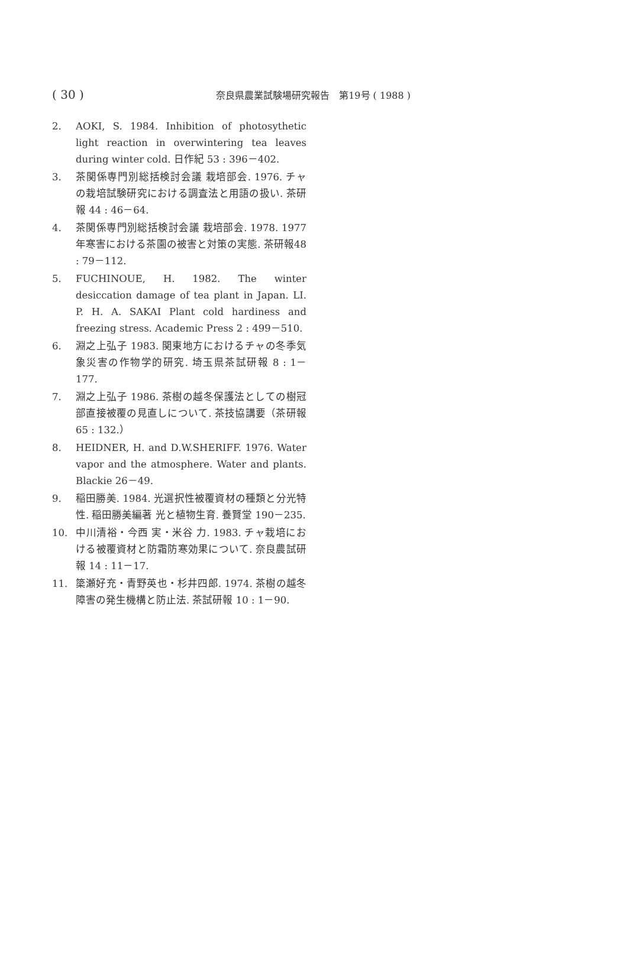( 30 ) 奈良県農業試験場研究報告　第19号 ( 1988 )
2. AOKI, S. 1984. Inhibition of photosythetic light reaction in overwintering tea leaves during winter cold. 日作紀 53 : 396－402.
3. 茶関係専門別総括検討会議 栽培部会. 1976. チャの栽培試験研究における調査法と用語の扱い. 茶研報 44 : 46－64.
4. 茶関係専門別総括検討会議 栽培部会. 1978. 1977年寒害における茶園の被害と対策の実態. 茶研報48 : 79－112.
5. FUCHINOUE, H. 1982. The winter desiccation damage of tea plant in Japan. LI. P. H. A. SAKAI Plant cold hardiness and freezing stress. Academic Press 2 : 499－510.
6. 淵之上弘子 1983. 関東地方におけるチャの冬季気象災害の作物学的研究. 埼玉県茶試研報 8 : 1－177.
7. 淵之上弘子 1986. 茶樹の越冬保護法としての樹冠部直接被覆の見直しについて. 茶技協講要（茶研報 65 : 132.）
8. HEIDNER, H. and D.W.SHERIFF. 1976. Water vapor and the atmosphere. Water and plants. Blackie 26－49.
9. 稲田勝美. 1984. 光選択性被覆資材の種類と分光特性. 稲田勝美編著 光と植物生育. 養賢堂 190－235.
10. 中川清裕・今西 実・米谷 力. 1983. チャ栽培における被覆資材と防霜防寒効果について. 奈良農試研報 14 : 11－17.
11. 簗瀬好充・青野英也・杉井四郎. 1974. 茶樹の越冬障害の発生機構と防止法. 茶試研報 10 : 1－90.